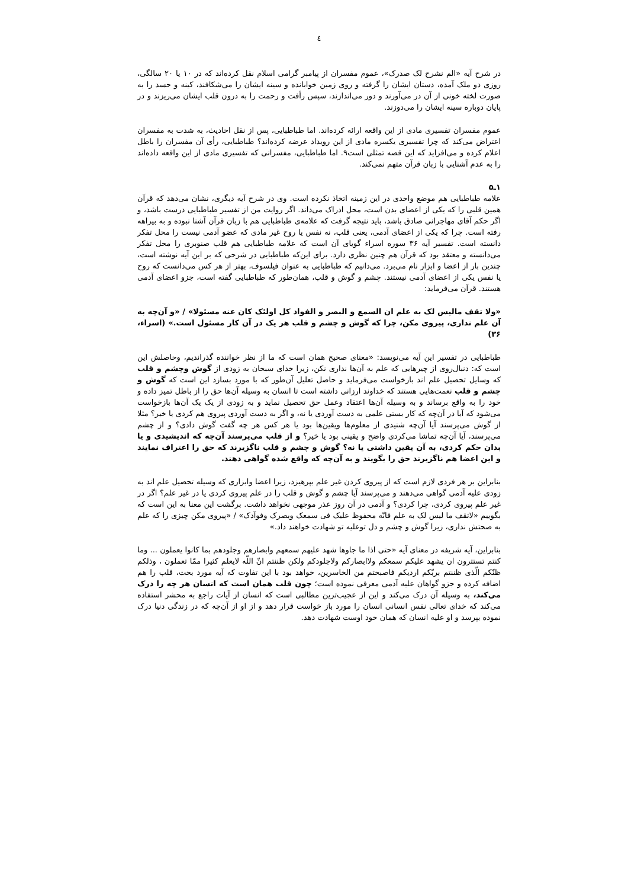٤
در شرح آیه «الم نشرح لک صدرک»، عموم مفسران از پیامبر گرامی اسلام نقل کرده‌اند که در ۱۰ یا ۲۰ سالگی، روزی دو ملک آمده، دستان ایشان را گرفته و روی زمین خوابانده و سینه ایشان را می‌شکافند، کینه و حسد را به صورت لخته خونی از آن در می‌آورند و دور می‌اندازند، سپس رأفت و رحمت را به درون قلب ایشان می‌ریزند و در پایان دوباره سینه ایشان را می‌دوزند.
عموم مفسران تفسیری مادی از این واقعه ارائه کرده‌اند. اما طباطبایی، پس از نقل احادیث، به شدت به مفسران اعتراض می‌کند که چرا تفسیری یکسره مادی از این رویداد عرضه کرده‌اند؟ طباطبایی، رأی آن مفسران را باطل اعلام کرده و می‌افزاید که این قصه تمثلی است۹. اما طباطبایی، مفسرانی که تفسیری مادی از این واقعه داده‌اند را به عدم آشنایی با زبان قرآن متهم نمی‌کند.
۱ـ۵
علامه طباطبایی هم موضع واحدی در این زمینه اتخاذ نکرده است. وی در شرح آیه دیگری، نشان می‌دهد که قرآن همین قلبی را که یکی از اعضای بدن است، محل ادراک می‌داند. اگر روایت من از تفسیر طباطبایی درست باشد، و اگر حکم آقای مهاجرانی صادق باشد، باید نتیجه گرفت که علامه‌ی طباطبایی هم با زبان قرآن آشنا نبوده و به بیراهه رفته است. چرا که یکی از اعضای آدمی، یعنی قلب، نه نفس یا روح غیر مادی که عضو آدمی نیست را محل تفکر دانسته است. تفسیر آیه ۳۶ سوره اسراء گویای آن است که علامه طباطبایی هم قلب صنوبری را محل تفکر می‌دانسته و معتقد بود که قرآن هم چنین نظری دارد. برای این‌که طباطبایی در شرحی که بر این آیه نوشته است، چندین بار از اعضا و ابزار نام می‌برد. می‌دانیم که طباطبایی به عنوان فیلسوف، بهتر از هر کس می‌دانست که روح یا نفس یکی از اعضای آدمی نیستند. چشم و گوش و قلب، همان‌طور که طباطبایی گفته است، جزو اعضای آدمی هستند. قرآن می‌فرماید:
«ولا تقف مالیس لک به علم ان السمع و البصر و الفواد کل اولئک کان عنه مسئولا» / «و آن‌چه به آن علم نداری، پیروی مکن، چرا که گوش و چشم و قلب هر یک در آن کار مسئول است.» (اسراء، ۳۶)
طباطبایی در تفسیر این آیه می‌نویسد: «معنای صحیح همان است که ما از نظر خواننده گذراندیم، وحاصلش این است که: دنبال‌روی از چیرهایی که علم به آن‌ها نداری نکن، زیرا خدای سبحان به زودی از گوش وچشم و قلب که وسایل تحصیل علم اند بازخواست می‌فرماید و حاصل تعلیل آن‌طور که با مورد بسازد این است که گوش و چشم و قلب نعمت‌هایی هستند که خداوند ارزانی داشته است تا انسان به وسیله آن‌ها حق را از باطل تمیز داده و خود را به واقع برساند و به وسیله آن‌ها اعتقاد وعمل حق تحصیل نماید و به زودی از یک یک آن‌ها بازخواست می‌شود که آیا در آن‌چه که کار بستی علمی به دست آوردی یا نه، و اگر به دست آوردی پیروی هم کردی یا خیر؟ مثلا از گوش می‌پرسند آیا آن‌چه شنیدی از معلوم‌ها ویقین‌ها بود یا هر کس هر چه گفت گوش دادی؟ و از چشم می‌پرسند، آیا آن‌چه تماشا می‌کردی واضح و یقینی بود یا خیر؟ و از قلب می‌پرسند آن‌چه که اندیشیدی و یا بدان حکم کردی، به آن یقین داشتی یا نه؟ گوش و چشم و قلب ناگزیرند که حق را اعتراف نمایند و این اعضا هم ناگزیرند حق را بگویند و به آن‌چه که واقع شده گواهی دهند.
بنابراین بر هر فردی لازم است که از پیروی کردن غیر علم بپرهیزد، زیرا اعضا وابزاری که وسیله تحصیل علم اند به زودی علیه آدمی گواهی می‌دهند و می‌پرسند آیا چشم و گوش و قلب را در علم پیروی کردی یا در غیر علم؟ اگر در غیر علم پیروی کردی، چرا کردی؟ و آدمی در آن روز عذر موجهی نخواهد داشت. برگشت این معنا به این است که بگوییم «لاتقف ما لیس لک به علم فانّه محفوظ علیک فی سمعک وبصرک وفوآدک» / «پیروی مکن چیزی را که علم به صحتش نداری، زیرا گوش و چشم و دل توعلیه تو شهادت خواهند داد.»
بنابراین، آیه شریفه در معنای آیه «حتی اذا ما جاوها شهد علیهم سمعهم وابصارهم وجلودهم بما کانوا یعملون ... وما کنتم تستترون ان یشهد علیکم سمعکم ولاابصارکم ولاجلودکم ولکن ظننتم انّ اللّه لایعلم کثیرا ممّا تعملون ، وذلکم ظنّکم الّذی ظننتم بربّکم اردیکم فاصبحتم من الخاسرین، خواهد بود با این تفاوت که آیه مورد بحث، قلب را هم اضافه کرده و جزو گواهان علیه آدمی معرفی نموده است؛ چون قلب همان است که انسان هر چه را درک می‌کند، به وسیله آن درک می‌کند و این از عجیب‌ترین مطالبی است که انسان از آیات راجع به محشر استفاده می‌کند که خدای تعالی نفس انسانی انسان را مورد باز خواست قرار دهد و از او از آن‌چه که در زندگی دنیا درک نموده بپرسد و او علیه انسان که همان خود اوست شهادت دهد.